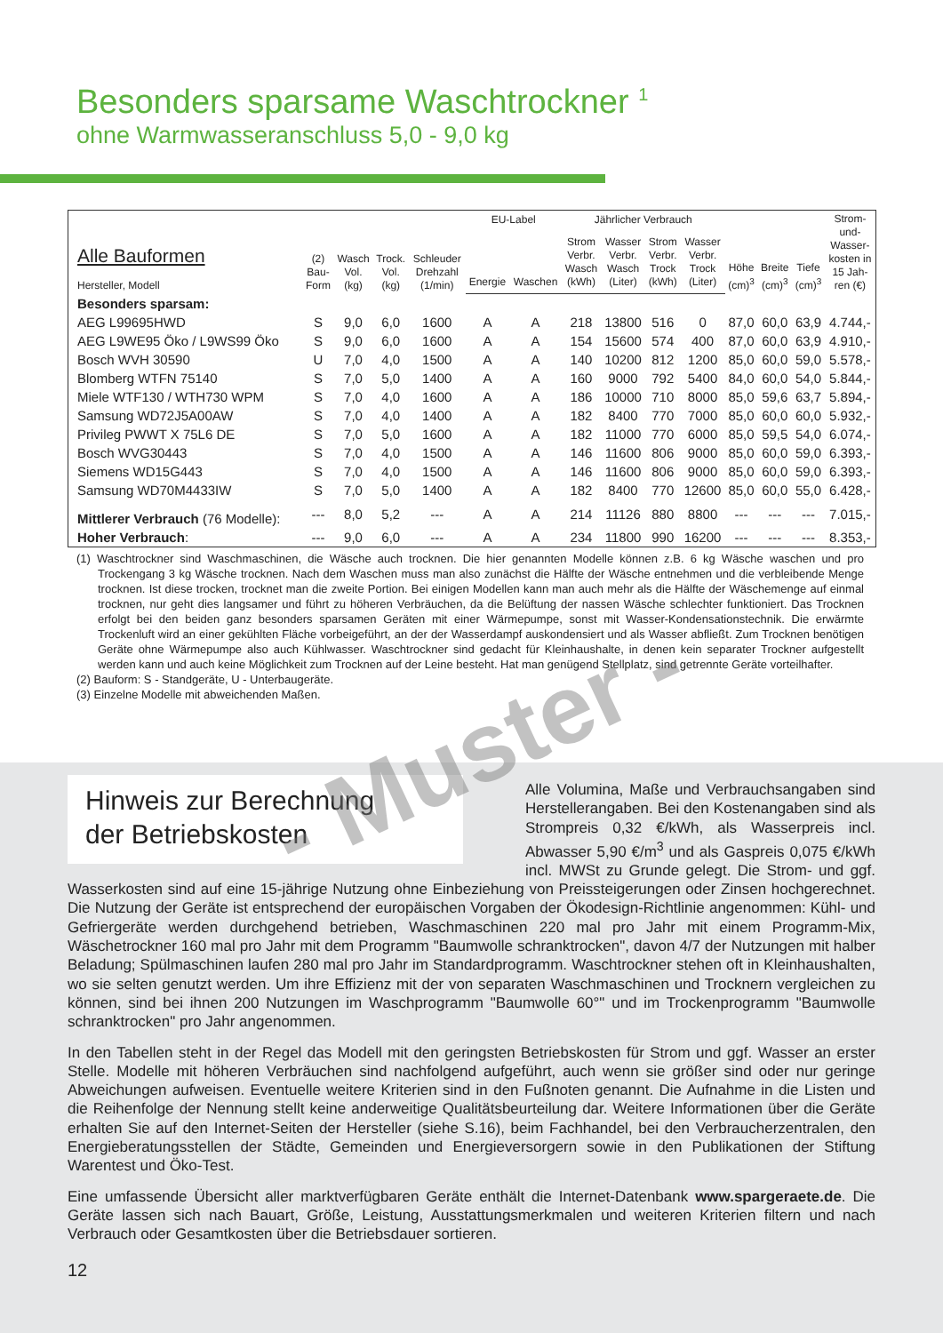Besonders sparsame Waschtrockner <sup>1</sup>
ohne Warmwasseranschluss 5,0 - 9,0 kg
| Alle Bauformen Hersteller, Modell | (2) Bau- Form | Wasch Vol. (kg) | Trock. Vol. (kg) | Schleuder Drehzahl (1/min) | EU-Label | | Jährlicher Verbrauch | | | | Höhe (cm)<sup>3</sup> | Breite (cm)<sup>3</sup> | Tiefe (cm)<sup>3</sup> | Strom- und- Wasser- kosten in 15 Jah- ren (€) |
| --- | --- | --- | --- | --- | --- | --- | --- | --- | --- | --- | --- | --- | --- | --- |
| | | | | | Energie | Waschen | Strom Verbr. Wasch (kWh) | Wasser Verbr. Wasch (Liter) | Strom Verbr. Trock (kWh) | Wasser Verbr. Trock (Liter) | | | | |
| Besonders sparsam: | | | | | | | | | | | | | | |
| AEG L99695HWD | S | 9,0 | 6,0 | 1600 | A | A | 218 | 13800 | 516 | 0 | 87,0 | 60,0 | 63,9 | 4.744,- |
| AEG L9WE95 Öko / L9WS99 Öko | S | 9,0 | 6,0 | 1600 | A | A | 154 | 15600 | 574 | 400 | 87,0 | 60,0 | 63,9 | 4.910,- |
| Bosch WVH 30590 | U | 7,0 | 4,0 | 1500 | A | A | 140 | 10200 | 812 | 1200 | 85,0 | 60,0 | 59,0 | 5.578,- |
| Blomberg WTFN 75140 | S | 7,0 | 5,0 | 1400 | A | A | 160 | 9000 | 792 | 5400 | 84,0 | 60,0 | 54,0 | 5.844,- |
| Miele WTF130 / WTH730 WPM | S | 7,0 | 4,0 | 1600 | A | A | 186 | 10000 | 710 | 8000 | 85,0 | 59,6 | 63,7 | 5.894,- |
| Samsung WD72J5A00AW | S | 7,0 | 4,0 | 1400 | A | A | 182 | 8400 | 770 | 7000 | 85,0 | 60,0 | 60,0 | 5.932,- |
| Privileg PWWT X 75L6 DE | S | 7,0 | 5,0 | 1600 | A | A | 182 | 11000 | 770 | 6000 | 85,0 | 59,5 | 54,0 | 6.074,- |
| Bosch WVG30443 | S | 7,0 | 4,0 | 1500 | A | A | 146 | 11600 | 806 | 9000 | 85,0 | 60,0 | 59,0 | 6.393,- |
| Siemens WD15G443 | S | 7,0 | 4,0 | 1500 | A | A | 146 | 11600 | 806 | 9000 | 85,0 | 60,0 | 59,0 | 6.393,- |
| Samsung WD70M4433IW | S | 7,0 | 5,0 | 1400 | A | A | 182 | 8400 | 770 | 12600 | 85,0 | 60,0 | 55,0 | 6.428,- |
| Mittlerer Verbrauch (76 Modelle): | --- | 8,0 | 5,2 | --- | A | A | 214 | 11126 | 880 | 8800 | --- | --- | --- | 7.015,- |
| Hoher Verbrauch : | --- | 9,0 | 6,0 | --- | A | A | 234 | 11800 | 990 | 16200 | --- | --- | --- | 8.353,- |
(1) Waschtrockner sind Waschmaschinen, die Wäsche auch trocknen. Die hier genannten Modelle können z.B. 6 kg Wäsche waschen und pro Trockengang 3 kg Wäsche trocknen. Nach dem Waschen muss man also zunächst die Hälfte der Wäsche entnehmen und die verbleibende Menge trocknen. Ist diese trocken, trocknet man die zweite Portion. Bei einigen Modellen kann man auch mehr als die Hälfte der Wäschemenge auf einmal trocknen, nur geht dies langsamer und führt zu höheren Verbräuchen, da die Belüftung der nassen Wäsche schlechter funktioniert. Das Trocknen erfolgt bei den beiden ganz besonders sparsamen Geräten mit einer Wärmepumpe, sonst mit Wasser-Kondensationstechnik. Die erwärmte Trockenluft wird an einer gekühlten Fläche vorbeigeführt, an der der Wasserdampf auskondensiert und als Wasser abfließt. Zum Trocknen benötigen Geräte ohne Wärmepumpe also auch Kühlwasser. Waschtrockner sind gedacht für Kleinhaushalte, in denen kein separater Trockner aufgestellt werden kann und auch keine Möglichkeit zum Trocknen auf der Leine besteht. Hat man genügend Stellplatz, sind getrennte Geräte vorteilhafter.
(2) Bauform: S - Standgeräte, U - Unterbaugeräte.
(3) Einzelne Modelle mit abweichenden Maßen.
Hinweis zur Berechnung
der Betriebskosten
Alle Volumina, Maße und Verbrauchsangaben sind Herstellerangaben. Bei den Kostenangaben sind als Strompreis 0,32 €/kWh, als Wasserpreis incl. Abwasser 5,90 €/m<sup>3</sup> und als Gaspreis 0,075 €/kWh incl. MWSt zu Grunde gelegt. Die Strom- und ggf. Wasserkosten sind auf eine 15-jährige Nutzung ohne Einbeziehung von Preissteigerungen oder Zinsen hochgerechnet. Die Nutzung der Geräte ist entsprechend der europäischen Vorgaben der Ökodesign-Richtlinie angenommen: Kühl- und Gefriergeräte werden durchgehend betrieben, Waschmaschinen 220 mal pro Jahr mit einem Programm-Mix, Wäschetrockner 160 mal pro Jahr mit dem Programm "Baumwolle schranktrocken", davon 4/7 der Nutzungen mit halber Beladung; Spülmaschinen laufen 280 mal pro Jahr im Standardprogramm. Waschtrockner stehen oft in Kleinhaushalten, wo sie selten genutzt werden. Um ihre Effizienz mit der von separaten Waschmaschinen und Trocknern vergleichen zu können, sind bei ihnen 200 Nutzungen im Waschprogramm "Baumwolle 60°" und im Trockenprogramm "Baumwolle schranktrocken" pro Jahr angenommen.
In den Tabellen steht in der Regel das Modell mit den geringsten Betriebskosten für Strom und ggf. Wasser an erster Stelle. Modelle mit höheren Verbräuchen sind nachfolgend aufgeführt, auch wenn sie größer sind oder nur geringe Abweichungen aufweisen. Eventuelle weitere Kriterien sind in den Fußnoten genannt. Die Aufnahme in die Listen und die Reihenfolge der Nennung stellt keine anderweitige Qualitätsbeurteilung dar. Weitere Informationen über die Geräte erhalten Sie auf den Internet-Seiten der Hersteller (siehe S.16), beim Fachhandel, bei den Verbraucherzentralen, den Energieberatungsstellen der Städte, Gemeinden und Energieversorgern sowie in den Publikationen der Stiftung Warentest und Öko-Test.
Eine umfassende Übersicht aller marktverfügbaren Geräte enthält die Internet-Datenbank www.spargeraete.de. Die Geräte lassen sich nach Bauart, Größe, Leistung, Ausstattungsmerkmalen und weiteren Kriterien filtern und nach Verbrauch oder Gesamtkosten über die Betriebsdauer sortieren.
12
- Muster -